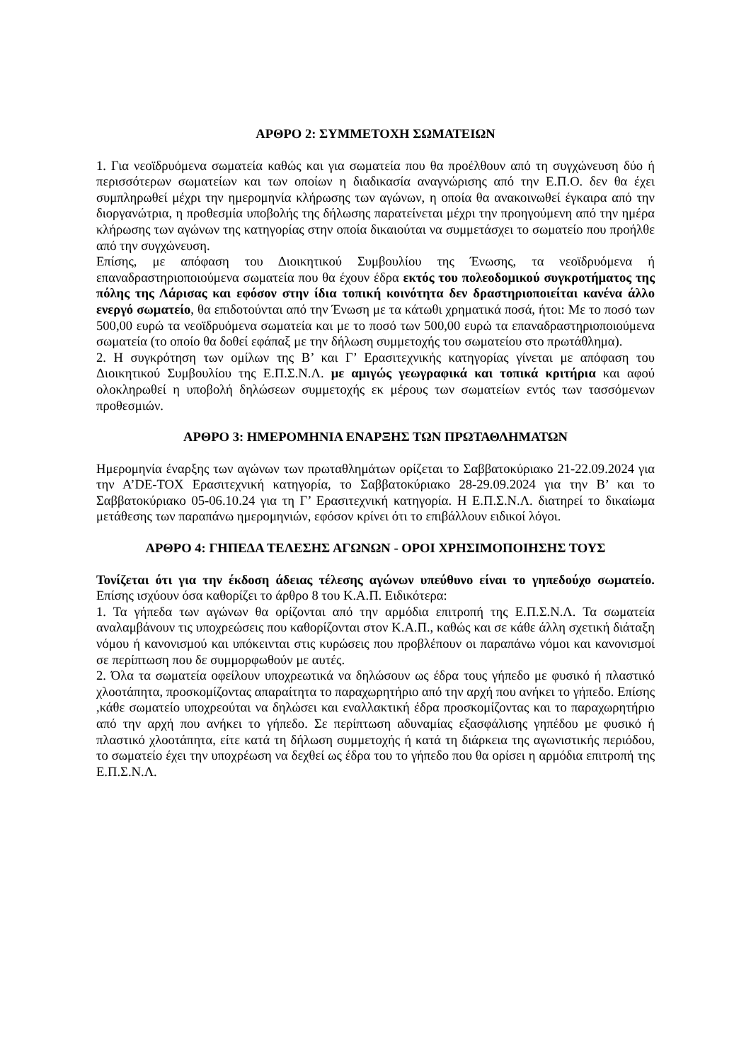ΑΡΘΡΟ 2: ΣΥΜΜΕΤΟΧΗ ΣΩΜΑΤΕΙΩΝ
1. Για νεοϊδρυόμενα σωματεία καθώς και για σωματεία που θα προέλθουν από τη συγχώνευση δύο ή περισσότερων σωματείων και των οποίων η διαδικασία αναγνώρισης από την Ε.Π.Ο. δεν θα έχει συμπληρωθεί μέχρι την ημερομηνία κλήρωσης των αγώνων, η οποία θα ανακοινωθεί έγκαιρα από την διοργανώτρια, η προθεσμία υποβολής της δήλωσης παρατείνεται μέχρι την προηγούμενη από την ημέρα κλήρωσης των αγώνων της κατηγορίας στην οποία δικαιούται να συμμετάσχει το σωματείο που προήλθε από την συγχώνευση.
Επίσης, με απόφαση του Διοικητικού Συμβουλίου της Ένωσης, τα νεοϊδρυόμενα ή επαναδραστηριοποιούμενα σωματεία που θα έχουν έδρα εκτός του πολεοδομικού συγκροτήματος της πόλης της Λάρισας και εφόσον στην ίδια τοπική κοινότητα δεν δραστηριοποιείται κανένα άλλο ενεργό σωματείο, θα επιδοτούνται από την Ένωση με τα κάτωθι χρηματικά ποσά, ήτοι: Με το ποσό των 500,00 ευρώ τα νεοϊδρυόμενα σωματεία και με το ποσό των 500,00 ευρώ τα επαναδραστηριοποιούμενα σωματεία (το οποίο θα δοθεί εφάπαξ με την δήλωση συμμετοχής του σωματείου στο πρωτάθλημα).
2. Η συγκρότηση των ομίλων της Β’ και Γ’ Ερασιτεχνικής κατηγορίας γίνεται με απόφαση του Διοικητικού Συμβουλίου της Ε.Π.Σ.Ν.Λ. με αμιγώς γεωγραφικά και τοπικά κριτήρια και αφού ολοκληρωθεί η υποβολή δηλώσεων συμμετοχής εκ μέρους των σωματείων εντός των τασσόμενων προθεσμιών.
ΑΡΘΡΟ 3: ΗΜΕΡΟΜΗΝΙΑ ΕΝΑΡΞΗΣ ΤΩΝ ΠΡΩΤΑΘΛΗΜΑΤΩΝ
Ημερομηνία έναρξης των αγώνων των πρωταθλημάτων ορίζεται το Σαββατοκύριακο 21-22.09.2024 για την Α’DE-TOX Ερασιτεχνική κατηγορία, το Σαββατοκύριακο 28-29.09.2024 για την Β’ και το Σαββατοκύριακο 05-06.10.24 για τη Γ’ Ερασιτεχνική κατηγορία. Η Ε.Π.Σ.Ν.Λ. διατηρεί το δικαίωμα μετάθεσης των παραπάνω ημερομηνιών, εφόσον κρίνει ότι το επιβάλλουν ειδικοί λόγοι.
ΑΡΘΡΟ 4: ΓΗΠΕΔΑ ΤΕΛΕΣΗΣ ΑΓΩΝΩΝ - ΟΡΟΙ ΧΡΗΣΙΜΟΠΟΙΗΣΗΣ ΤΟΥΣ
Τονίζεται ότι για την έκδοση άδειας τέλεσης αγώνων υπεύθυνο είναι το γηπεδούχο σωματείο. Επίσης ισχύουν όσα καθορίζει το άρθρο 8 του Κ.Α.Π. Ειδικότερα:
1. Τα γήπεδα των αγώνων θα ορίζονται από την αρμόδια επιτροπή της Ε.Π.Σ.Ν.Λ. Τα σωματεία αναλαμβάνουν τις υποχρεώσεις που καθορίζονται στον Κ.Α.Π., καθώς και σε κάθε άλλη σχετική διάταξη νόμου ή κανονισμού και υπόκεινται στις κυρώσεις που προβλέπουν οι παραπάνω νόμοι και κανονισμοί σε περίπτωση που δε συμμορφωθούν με αυτές.
2. Όλα τα σωματεία οφείλουν υποχρεωτικά να δηλώσουν ως έδρα τους γήπεδο με φυσικό ή πλαστικό χλοοτάπητα, προσκομίζοντας απαραίτητα το παραχωρητήριο από την αρχή που ανήκει το γήπεδο. Επίσης ,κάθε σωματείο υποχρεούται να δηλώσει και εναλλακτική έδρα προσκομίζοντας και το παραχωρητήριο από την αρχή που ανήκει το γήπεδο. Σε περίπτωση αδυναμίας εξασφάλισης γηπέδου με φυσικό ή πλαστικό χλοοτάπητα, είτε κατά τη δήλωση συμμετοχής ή κατά τη διάρκεια της αγωνιστικής περιόδου, το σωματείο έχει την υποχρέωση να δεχθεί ως έδρα του το γήπεδο που θα ορίσει η αρμόδια επιτροπή της Ε.Π.Σ.Ν.Λ.